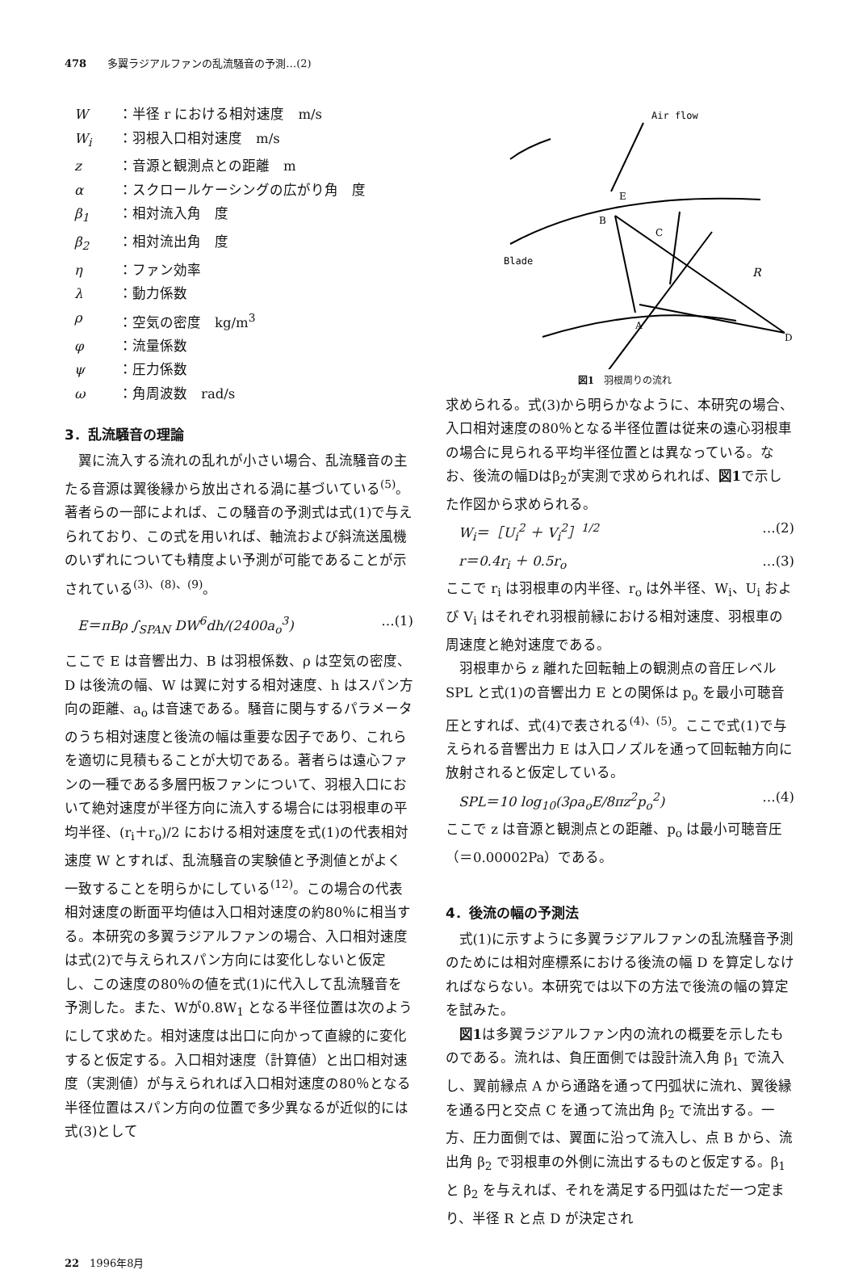478　　多翼ラジアルファンの乱流騒音の予測…(2)
W ：半径 r における相対速度　m/s
W<sub>i</sub> ：羽根入口相対速度　m/s
z ：音源と観測点との距離　m
α ：スクロールケーシングの広がり角　度
β<sub>1</sub> ：相対流入角　度
β<sub>2</sub> ：相対流出角　度
η ：ファン効率
λ ：動力係数
ρ ：空気の密度　kg/m<sup>3</sup>
φ ：流量係数
ψ ：圧力係数
ω ：角周波数　rad/s
3．乱流騒音の理論
翼に流入する流れの乱れが小さい場合、乱流騒音の主たる音源は翼後縁から放出される渦に基づいている<sup>(5)</sup>。著者らの一部によれば、この騒音の予測式は式(1)で与えられており、この式を用いれば、軸流および斜流送風機のいずれについても精度よい予測が可能であることが示されている<sup>(3)、(8)、(9)</sup>。
E＝πBρ ∫<sub>SPAN</sub> DW<sup>6</sup>dh/(2400a<sub>o</sub><sup>3</sup>) …(1)
ここで E は音響出力、B は羽根係数、ρ は空気の密度、D は後流の幅、W は翼に対する相対速度、h はスパン方向の距離、a<sub>o</sub> は音速である。騒音に関与するパラメータのうち相対速度と後流の幅は重要な因子であり、これらを適切に見積もることが大切である。著者らは遠心ファンの一種である多層円板ファンについて、羽根入口において絶対速度が半径方向に流入する場合には羽根車の平均半径、(r<sub>i</sub>＋r<sub>o</sub>)/2 における相対速度を式(1)の代表相対速度 W とすれば、乱流騒音の実験値と予測値とがよく一致することを明らかにしている<sup>(12)</sup>。この場合の代表相対速度の断面平均値は入口相対速度の約80％に相当する。本研究の多翼ラジアルファンの場合、入口相対速度は式(2)で与えられスパン方向には変化しないと仮定し、この速度の80％の値を式(1)に代入して乱流騒音を予測した。また、Wが0.8W<sub>1</sub> となる半径位置は次のようにして求めた。相対速度は出口に向かって直線的に変化すると仮定する。入口相対速度（計算値）と出口相対速度（実測値）が与えられれば入口相対速度の80％となる半径位置はスパン方向の位置で多少異なるが近似的には式(3)として
Air flow
Blade
B
A
C
E
D
R
図1　羽根周りの流れ
求められる。式(3)から明らかなように、本研究の場合、入口相対速度の80％となる半径位置は従来の遠心羽根車の場合に見られる平均半径位置とは異なっている。なお、後流の幅Dはβ<sub>2</sub>が実測で求められれば、図1で示した作図から求められる。
W<sub>i</sub>＝［U<sub>i</sub><sup>2</sup> ＋ V<sub>i</sub><sup>2</sup>］<sup>1/2</sup> …(2)
r＝0.4r<sub>i</sub> ＋ 0.5r<sub>o</sub> …(3)
ここで r<sub>i</sub> は羽根車の内半径、r<sub>o</sub> は外半径、W<sub>i</sub>、U<sub>i</sub> および V<sub>i</sub> はそれぞれ羽根前縁における相対速度、羽根車の周速度と絶対速度である。
羽根車から z 離れた回転軸上の観測点の音圧レベル SPL と式(1)の音響出力 E との関係は p<sub>o</sub> を最小可聴音圧とすれば、式(4)で表される<sup>(4)、(5)</sup>。ここで式(1)で与えられる音響出力 E は入口ノズルを通って回転軸方向に放射されると仮定している。
SPL＝10 log<sub>10</sub>(3ρa<sub>o</sub>E/8πz<sup>2</sup>p<sub>o</sub><sup>2</sup>) …(4)
ここで z は音源と観測点との距離、p<sub>o</sub> は最小可聴音圧（＝0.00002Pa）である。
4．後流の幅の予測法
式(1)に示すように多翼ラジアルファンの乱流騒音予測のためには相対座標系における後流の幅 D を算定しなければならない。本研究では以下の方法で後流の幅の算定を試みた。
図1は多翼ラジアルファン内の流れの概要を示したものである。流れは、負圧面側では設計流入角 β<sub>1</sub> で流入し、翼前縁点 A から通路を通って円弧状に流れ、翼後縁を通る円と交点 C を通って流出角 β<sub>2</sub> で流出する。一方、圧力面側では、翼面に沿って流入し、点 B から、流出角 β<sub>2</sub> で羽根車の外側に流出するものと仮定する。β<sub>1</sub> と β<sub>2</sub> を与えれば、それを満足する円弧はただ一つ定まり、半径 R と点 D が決定され
22　1996年8月